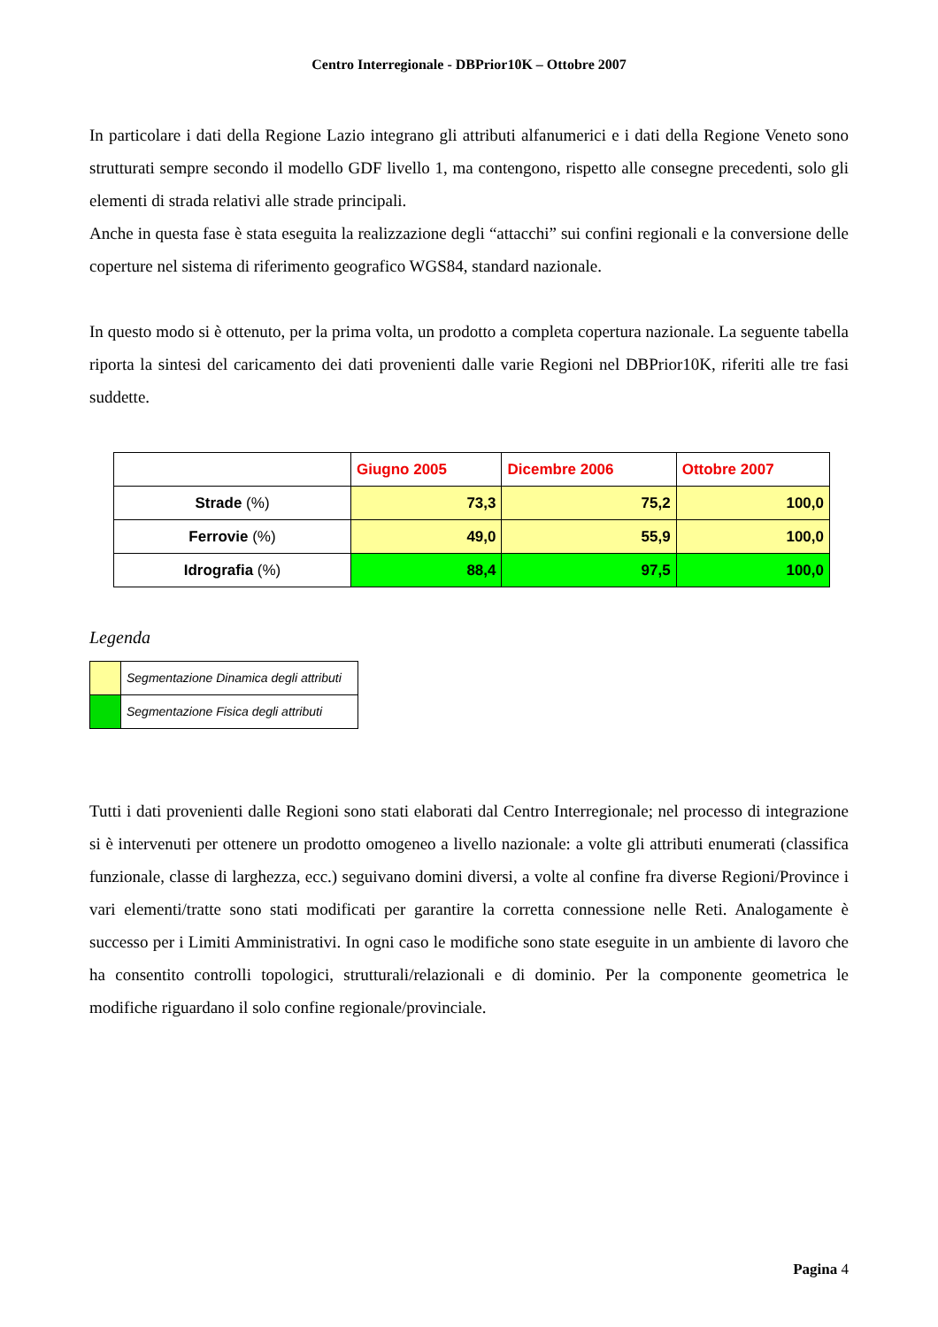Centro Interregionale - DBPrior10K – Ottobre 2007
In particolare i dati della Regione Lazio integrano gli attributi alfanumerici e i dati della Regione Veneto sono strutturati sempre secondo il modello GDF livello 1, ma contengono, rispetto alle consegne precedenti, solo gli elementi di strada relativi alle strade principali.
Anche in questa fase è stata eseguita la realizzazione degli “attacchi” sui confini regionali e la conversione delle coperture nel sistema di riferimento geografico WGS84, standard nazionale.
In questo modo si è ottenuto, per la prima volta, un prodotto a completa copertura nazionale. La seguente tabella riporta la sintesi del caricamento dei dati provenienti dalle varie Regioni nel DBPrior10K, riferiti alle tre fasi suddette.
| | Giugno 2005 | Dicembre 2006 | Ottobre 2007 |
| --- | --- | --- | --- |
| Strade (%) | 73,3 | 75,2 | 100,0 |
| Ferrovie (%) | 49,0 | 55,9 | 100,0 |
| Idrografia (%) | 88,4 | 97,5 | 100,0 |
Legenda
| | Segmentazione Dinamica degli attributi |
| | Segmentazione Fisica degli attributi |
Tutti i dati provenienti dalle Regioni sono stati elaborati dal Centro Interregionale; nel processo di integrazione si è intervenuti per ottenere un prodotto omogeneo a livello nazionale: a volte gli attributi enumerati (classifica funzionale, classe di larghezza, ecc.) seguivano domini diversi, a volte al confine fra diverse Regioni/Province i vari elementi/tratte sono stati modificati per garantire la corretta connessione nelle Reti. Analogamente è successo per i Limiti Amministrativi. In ogni caso le modifiche sono state eseguite in un ambiente di lavoro che ha consentito controlli topologici, strutturali/relazionali e di dominio. Per la componente geometrica le modifiche riguardano il solo confine regionale/provinciale.
Pagina 4